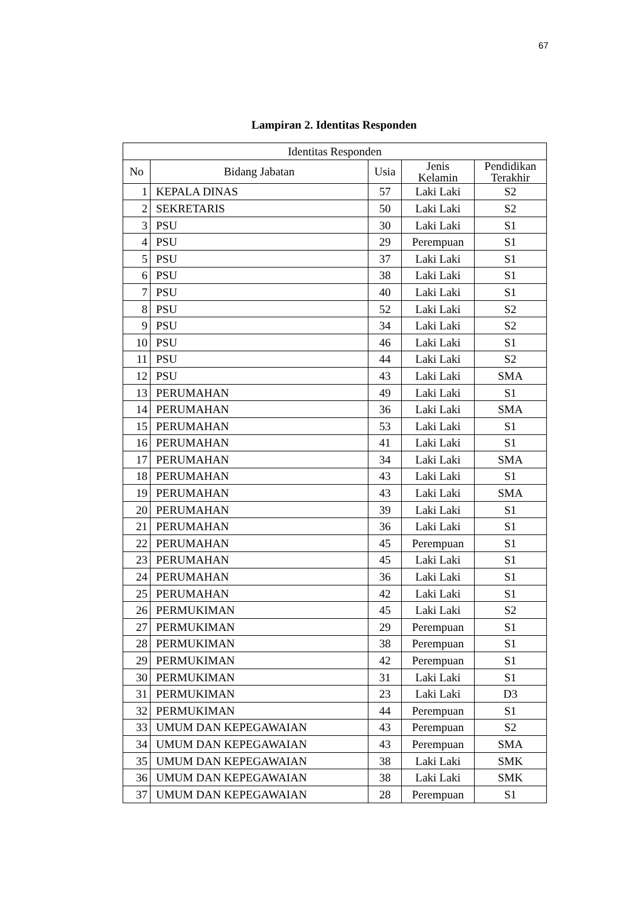67
Lampiran 2. Identitas Responden
| Identitas Responden | | | | |
| --- | --- | --- | --- | --- |
| No | Bidang Jabatan | Usia | Jenis Kelamin | Pendidikan Terakhir |
| 1 | KEPALA DINAS | 57 | Laki Laki | S2 |
| 2 | SEKRETARIS | 50 | Laki Laki | S2 |
| 3 | PSU | 30 | Laki Laki | S1 |
| 4 | PSU | 29 | Perempuan | S1 |
| 5 | PSU | 37 | Laki Laki | S1 |
| 6 | PSU | 38 | Laki Laki | S1 |
| 7 | PSU | 40 | Laki Laki | S1 |
| 8 | PSU | 52 | Laki Laki | S2 |
| 9 | PSU | 34 | Laki Laki | S2 |
| 10 | PSU | 46 | Laki Laki | S1 |
| 11 | PSU | 44 | Laki Laki | S2 |
| 12 | PSU | 43 | Laki Laki | SMA |
| 13 | PERUMAHAN | 49 | Laki Laki | S1 |
| 14 | PERUMAHAN | 36 | Laki Laki | SMA |
| 15 | PERUMAHAN | 53 | Laki Laki | S1 |
| 16 | PERUMAHAN | 41 | Laki Laki | S1 |
| 17 | PERUMAHAN | 34 | Laki Laki | SMA |
| 18 | PERUMAHAN | 43 | Laki Laki | S1 |
| 19 | PERUMAHAN | 43 | Laki Laki | SMA |
| 20 | PERUMAHAN | 39 | Laki Laki | S1 |
| 21 | PERUMAHAN | 36 | Laki Laki | S1 |
| 22 | PERUMAHAN | 45 | Perempuan | S1 |
| 23 | PERUMAHAN | 45 | Laki Laki | S1 |
| 24 | PERUMAHAN | 36 | Laki Laki | S1 |
| 25 | PERUMAHAN | 42 | Laki Laki | S1 |
| 26 | PERMUKIMAN | 45 | Laki Laki | S2 |
| 27 | PERMUKIMAN | 29 | Perempuan | S1 |
| 28 | PERMUKIMAN | 38 | Perempuan | S1 |
| 29 | PERMUKIMAN | 42 | Perempuan | S1 |
| 30 | PERMUKIMAN | 31 | Laki Laki | S1 |
| 31 | PERMUKIMAN | 23 | Laki Laki | D3 |
| 32 | PERMUKIMAN | 44 | Perempuan | S1 |
| 33 | UMUM DAN KEPEGAWAIAN | 43 | Perempuan | S2 |
| 34 | UMUM DAN KEPEGAWAIAN | 43 | Perempuan | SMA |
| 35 | UMUM DAN KEPEGAWAIAN | 38 | Laki Laki | SMK |
| 36 | UMUM DAN KEPEGAWAIAN | 38 | Laki Laki | SMK |
| 37 | UMUM DAN KEPEGAWAIAN | 28 | Perempuan | S1 |